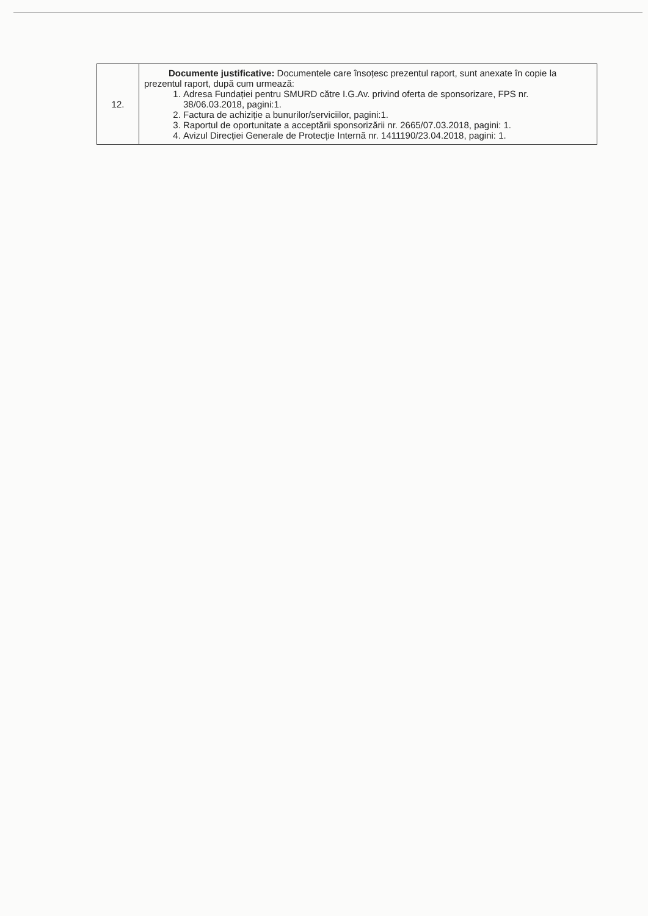| 12. | Documente justificative: Documentele care însoțesc prezentul raport, sunt anexate în copie la prezentul raport, după cum urmează: 1. Adresa Fundației pentru SMURD către I.G.Av. privind oferta de sponsorizare, FPS nr. 38/06.03.2018, pagini:1. 2. Factura de achiziție a bunurilor/serviciilor, pagini:1. 3. Raportul de oportunitate a acceptării sponsorizării nr. 2665/07.03.2018, pagini: 1. 4. Avizul Direcției Generale de Protecție Internă nr. 1411190/23.04.2018, pagini: 1. |